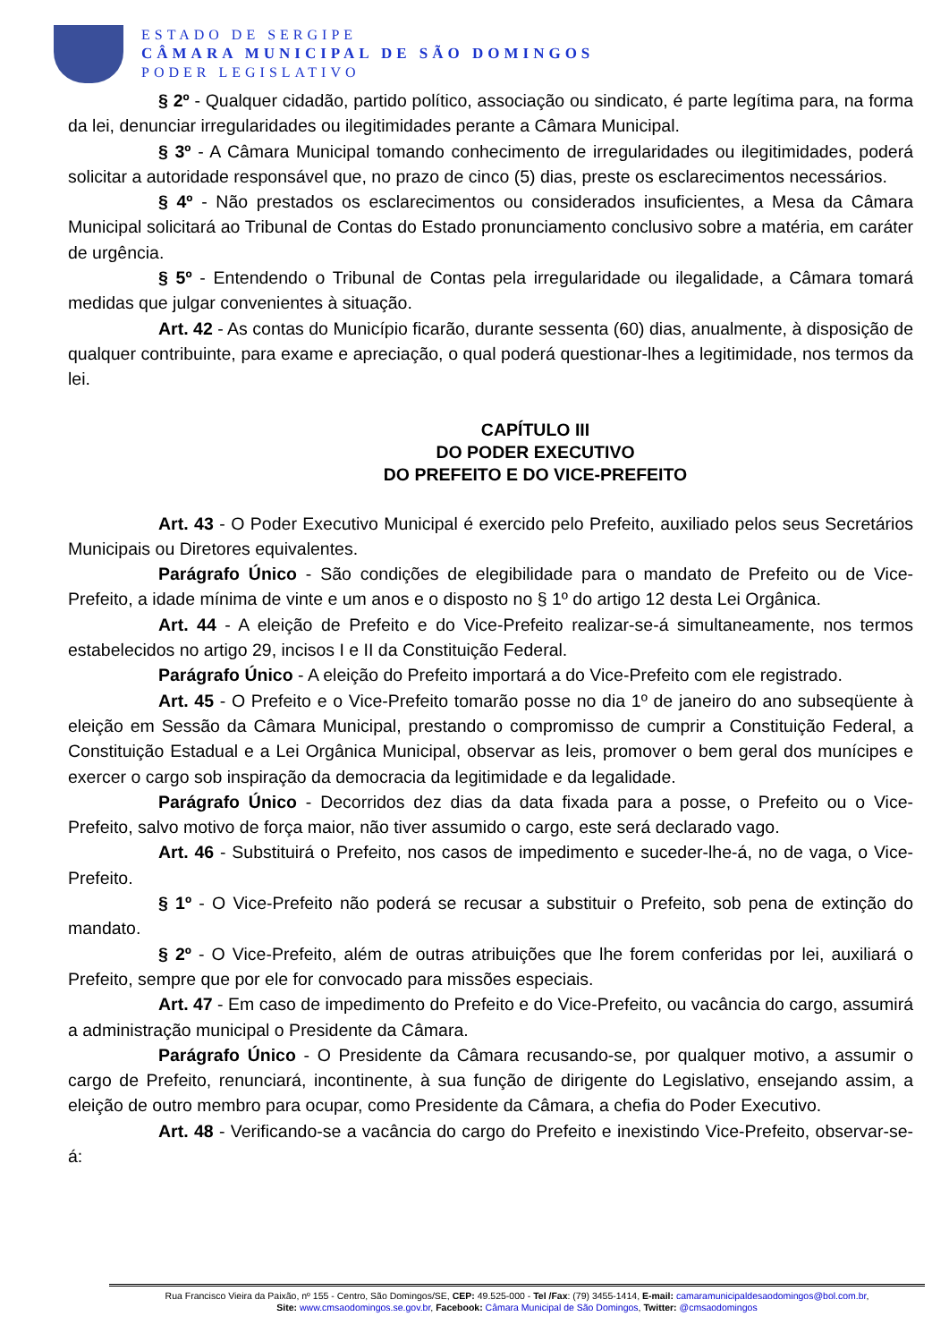ESTADO DE SERGIPE
CÂMARA MUNICIPAL DE SÃO DOMINGOS
PODER LEGISLATIVO
§ 2º - Qualquer cidadão, partido político, associação ou sindicato, é parte legítima para, na forma da lei, denunciar irregularidades ou ilegitimidades perante a Câmara Municipal.
§ 3º - A Câmara Municipal tomando conhecimento de irregularidades ou ilegitimidades, poderá solicitar a autoridade responsável que, no prazo de cinco (5) dias, preste os esclarecimentos necessários.
§ 4º - Não prestados os esclarecimentos ou considerados insuficientes, a Mesa da Câmara Municipal solicitará ao Tribunal de Contas do Estado pronunciamento conclusivo sobre a matéria, em caráter de urgência.
§ 5º - Entendendo o Tribunal de Contas pela irregularidade ou ilegalidade, a Câmara tomará medidas que julgar convenientes à situação.
Art. 42 - As contas do Município ficarão, durante sessenta (60) dias, anualmente, à disposição de qualquer contribuinte, para exame e apreciação, o qual poderá questionar-lhes a legitimidade, nos termos da lei.
CAPÍTULO III
DO PODER EXECUTIVO
DO PREFEITO E DO VICE-PREFEITO
Art. 43 - O Poder Executivo Municipal é exercido pelo Prefeito, auxiliado pelos seus Secretários Municipais ou Diretores equivalentes.
Parágrafo Único - São condições de elegibilidade para o mandato de Prefeito ou de Vice-Prefeito, a idade mínima de vinte e um anos e o disposto no § 1º do artigo 12 desta Lei Orgânica.
Art. 44 - A eleição de Prefeito e do Vice-Prefeito realizar-se-á simultaneamente, nos termos estabelecidos no artigo 29, incisos I e II da Constituição Federal.
Parágrafo Único - A eleição do Prefeito importará a do Vice-Prefeito com ele registrado.
Art. 45 - O Prefeito e o Vice-Prefeito tomarão posse no dia 1º de janeiro do ano subseqüente à eleição em Sessão da Câmara Municipal, prestando o compromisso de cumprir a Constituição Federal, a Constituição Estadual e a Lei Orgânica Municipal, observar as leis, promover o bem geral dos munícipes e exercer o cargo sob inspiração da democracia da legitimidade e da legalidade.
Parágrafo Único - Decorridos dez dias da data fixada para a posse, o Prefeito ou o Vice-Prefeito, salvo motivo de força maior, não tiver assumido o cargo, este será declarado vago.
Art. 46 - Substituirá o Prefeito, nos casos de impedimento e suceder-lhe-á, no de vaga, o Vice-Prefeito.
§ 1º - O Vice-Prefeito não poderá se recusar a substituir o Prefeito, sob pena de extinção do mandato.
§ 2º - O Vice-Prefeito, além de outras atribuições que lhe forem conferidas por lei, auxiliará o Prefeito, sempre que por ele for convocado para missões especiais.
Art. 47 - Em caso de impedimento do Prefeito e do Vice-Prefeito, ou vacância do cargo, assumirá a administração municipal o Presidente da Câmara.
Parágrafo Único - O Presidente da Câmara recusando-se, por qualquer motivo, a assumir o cargo de Prefeito, renunciará, incontinente, à sua função de dirigente do Legislativo, ensejando assim, a eleição de outro membro para ocupar, como Presidente da Câmara, a chefia do Poder Executivo.
Art. 48 - Verificando-se a vacância do cargo do Prefeito e inexistindo Vice-Prefeito, observar-se-á:
Rua Francisco Vieira da Paixão, nº 155 - Centro, São Domingos/SE, CEP: 49.525-000 - Tel /Fax: (79) 3455-1414, E-mail: camaramunicipaldesaodomingos@bol.com.br,
Site: www.cmsaodomingos.se.gov.br, Facebook: Câmara Municipal de São Domingos, Twitter: @cmsaodomingos